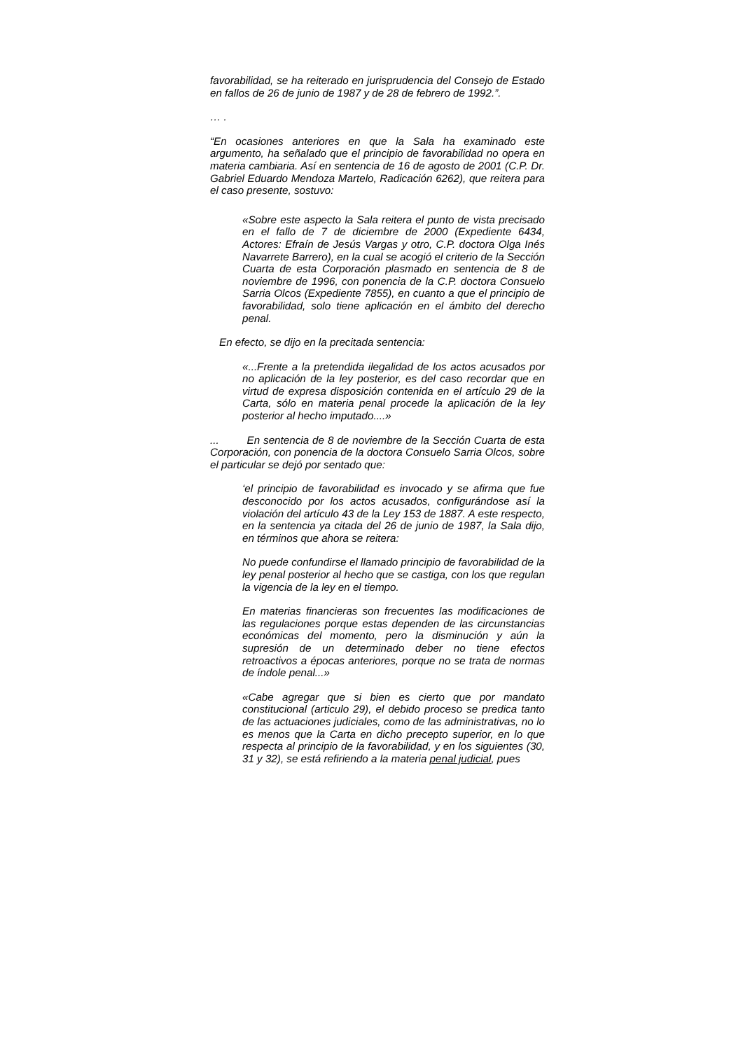favorabilidad, se ha reiterado en jurisprudencia del Consejo de Estado en fallos de 26 de junio de 1987 y de 28 de febrero de 1992.”.
… .
“En ocasiones anteriores en que la Sala ha examinado este argumento, ha señalado que el principio de favorabilidad no opera en materia cambiaria. Así en sentencia de 16 de agosto de 2001 (C.P. Dr. Gabriel Eduardo Mendoza Martelo, Radicación 6262), que reitera para el caso presente, sostuvo:
«Sobre este aspecto la Sala reitera el punto de vista precisado en el fallo de 7 de diciembre de 2000 (Expediente 6434, Actores: Efraín de Jesús Vargas y otro, C.P. doctora Olga Inés Navarrete Barrero), en la cual se acogió el criterio de la Sección Cuarta de esta Corporación plasmado en sentencia de 8 de noviembre de 1996, con ponencia de la C.P. doctora Consuelo Sarria Olcos (Expediente 7855), en cuanto a que el principio de favorabilidad, solo tiene aplicación en el ámbito del derecho penal.
En efecto, se dijo en la precitada sentencia:
«...Frente a la pretendida ilegalidad de los actos acusados por no aplicación de la ley posterior, es del caso recordar que en virtud de expresa disposición contenida en el artículo 29 de la Carta, sólo en materia penal procede la aplicación de la ley posterior al hecho imputado....»
... En sentencia de 8 de noviembre de la Sección Cuarta de esta Corporación, con ponencia de la doctora Consuelo Sarria Olcos, sobre el particular se dejó por sentado que:
‘el principio de favorabilidad es invocado y se afirma que fue desconocido por los actos acusados, configurándose así la violación del artículo 43 de la Ley 153 de 1887. A este respecto, en la sentencia ya citada del 26 de junio de 1987, la Sala dijo, en términos que ahora se reitera:
No puede confundirse el llamado principio de favorabilidad de la ley penal posterior al hecho que se castiga, con los que regulan la vigencia de la ley en el tiempo.
En materias financieras son frecuentes las modificaciones de las regulaciones porque estas dependen de las circunstancias económicas del momento, pero la disminución y aún la supresión de un determinado deber no tiene efectos retroactivos a épocas anteriores, porque no se trata de normas de índole penal...»
«Cabe agregar que si bien es cierto que por mandato constitucional (articulo 29), el debido proceso se predica tanto de las actuaciones judiciales, como de las administrativas, no lo es menos que la Carta en dicho precepto superior, en lo que respecta al principio de la favorabilidad, y en los siguientes (30, 31 y 32), se está refiriendo a la materia penal judicial, pues